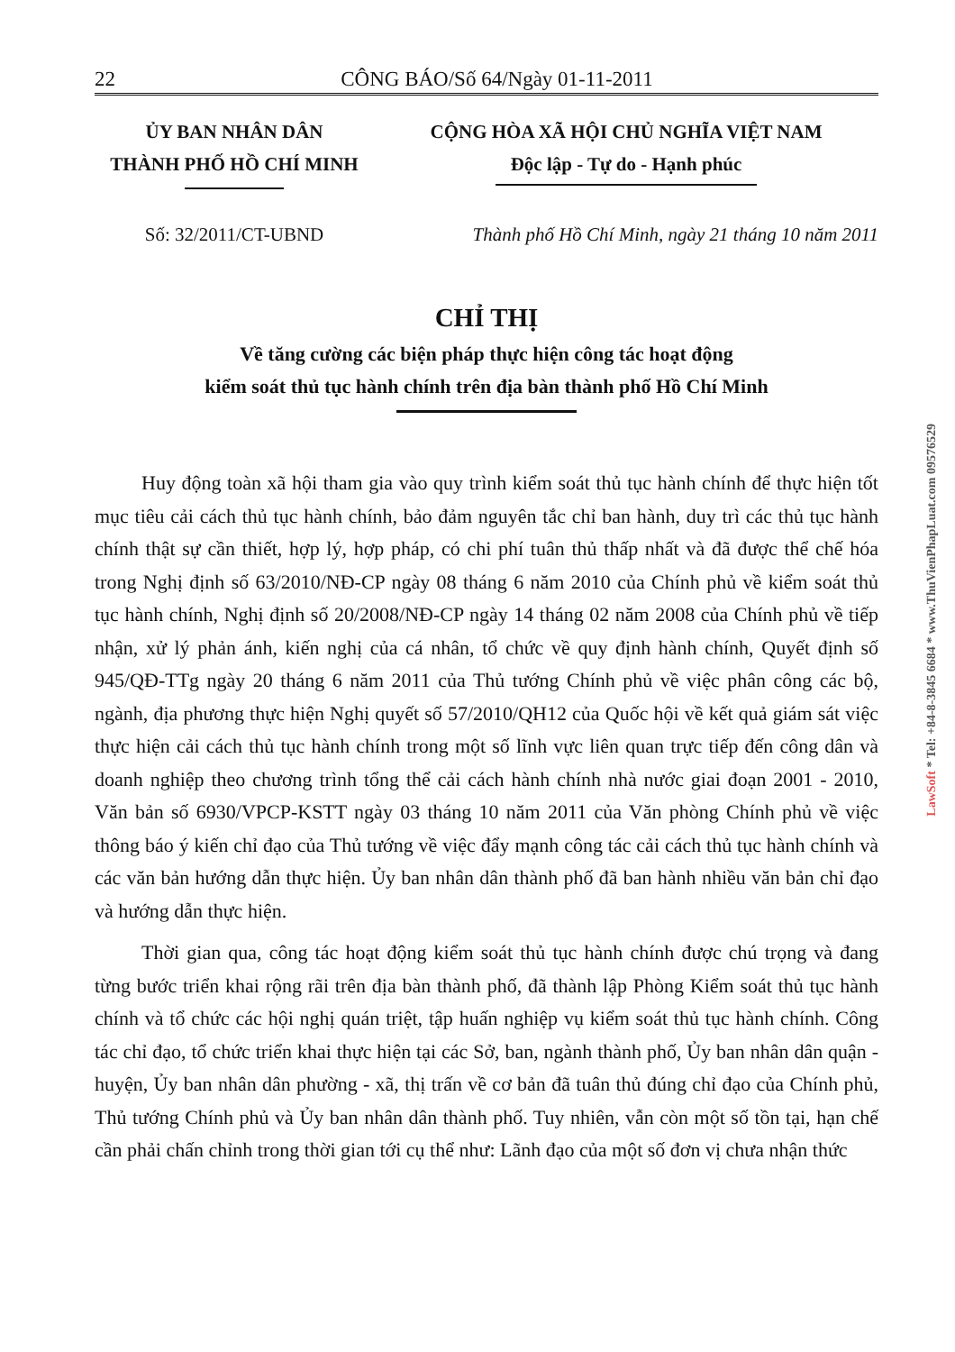22 CÔNG BÁO/Số 64/Ngày 01-11-2011
ỦY BAN NHÂN DÂN
THÀNH PHỐ HỒ CHÍ MINH
CỘNG HÒA XÃ HỘI CHỦ NGHĨA VIỆT NAM
Độc lập - Tự do - Hạnh phúc
Số: 32/2011/CT-UBND Thành phố Hồ Chí Minh, ngày 21 tháng 10 năm 2011
CHỈ THỊ
Về tăng cường các biện pháp thực hiện công tác hoạt động
kiểm soát thủ tục hành chính trên địa bàn thành phố Hồ Chí Minh
Huy động toàn xã hội tham gia vào quy trình kiểm soát thủ tục hành chính để thực hiện tốt mục tiêu cải cách thủ tục hành chính, bảo đảm nguyên tắc chỉ ban hành, duy trì các thủ tục hành chính thật sự cần thiết, hợp lý, hợp pháp, có chi phí tuân thủ thấp nhất và đã được thể chế hóa trong Nghị định số 63/2010/NĐ-CP ngày 08 tháng 6 năm 2010 của Chính phủ về kiểm soát thủ tục hành chính, Nghị định số 20/2008/NĐ-CP ngày 14 tháng 02 năm 2008 của Chính phủ về tiếp nhận, xử lý phản ánh, kiến nghị của cá nhân, tổ chức về quy định hành chính, Quyết định số 945/QĐ-TTg ngày 20 tháng 6 năm 2011 của Thủ tướng Chính phủ về việc phân công các bộ, ngành, địa phương thực hiện Nghị quyết số 57/2010/QH12 của Quốc hội về kết quả giám sát việc thực hiện cải cách thủ tục hành chính trong một số lĩnh vực liên quan trực tiếp đến công dân và doanh nghiệp theo chương trình tổng thể cải cách hành chính nhà nước giai đoạn 2001 - 2010, Văn bản số 6930/VPCP-KSTT ngày 03 tháng 10 năm 2011 của Văn phòng Chính phủ về việc thông báo ý kiến chỉ đạo của Thủ tướng về việc đẩy mạnh công tác cải cách thủ tục hành chính và các văn bản hướng dẫn thực hiện. Ủy ban nhân dân thành phố đã ban hành nhiều văn bản chỉ đạo và hướng dẫn thực hiện.
Thời gian qua, công tác hoạt động kiểm soát thủ tục hành chính được chú trọng và đang từng bước triển khai rộng rãi trên địa bàn thành phố, đã thành lập Phòng Kiểm soát thủ tục hành chính và tổ chức các hội nghị quán triệt, tập huấn nghiệp vụ kiểm soát thủ tục hành chính. Công tác chỉ đạo, tổ chức triển khai thực hiện tại các Sở, ban, ngành thành phố, Ủy ban nhân dân quận - huyện, Ủy ban nhân dân phường - xã, thị trấn về cơ bản đã tuân thủ đúng chỉ đạo của Chính phủ, Thủ tướng Chính phủ và Ủy ban nhân dân thành phố. Tuy nhiên, vẫn còn một số tồn tại, hạn chế cần phải chấn chỉnh trong thời gian tới cụ thể như: Lãnh đạo của một số đơn vị chưa nhận thức
LawSoft * Tel: +84-8-3845 6684 * www.ThuVienPhapLuat.com 0957652​9